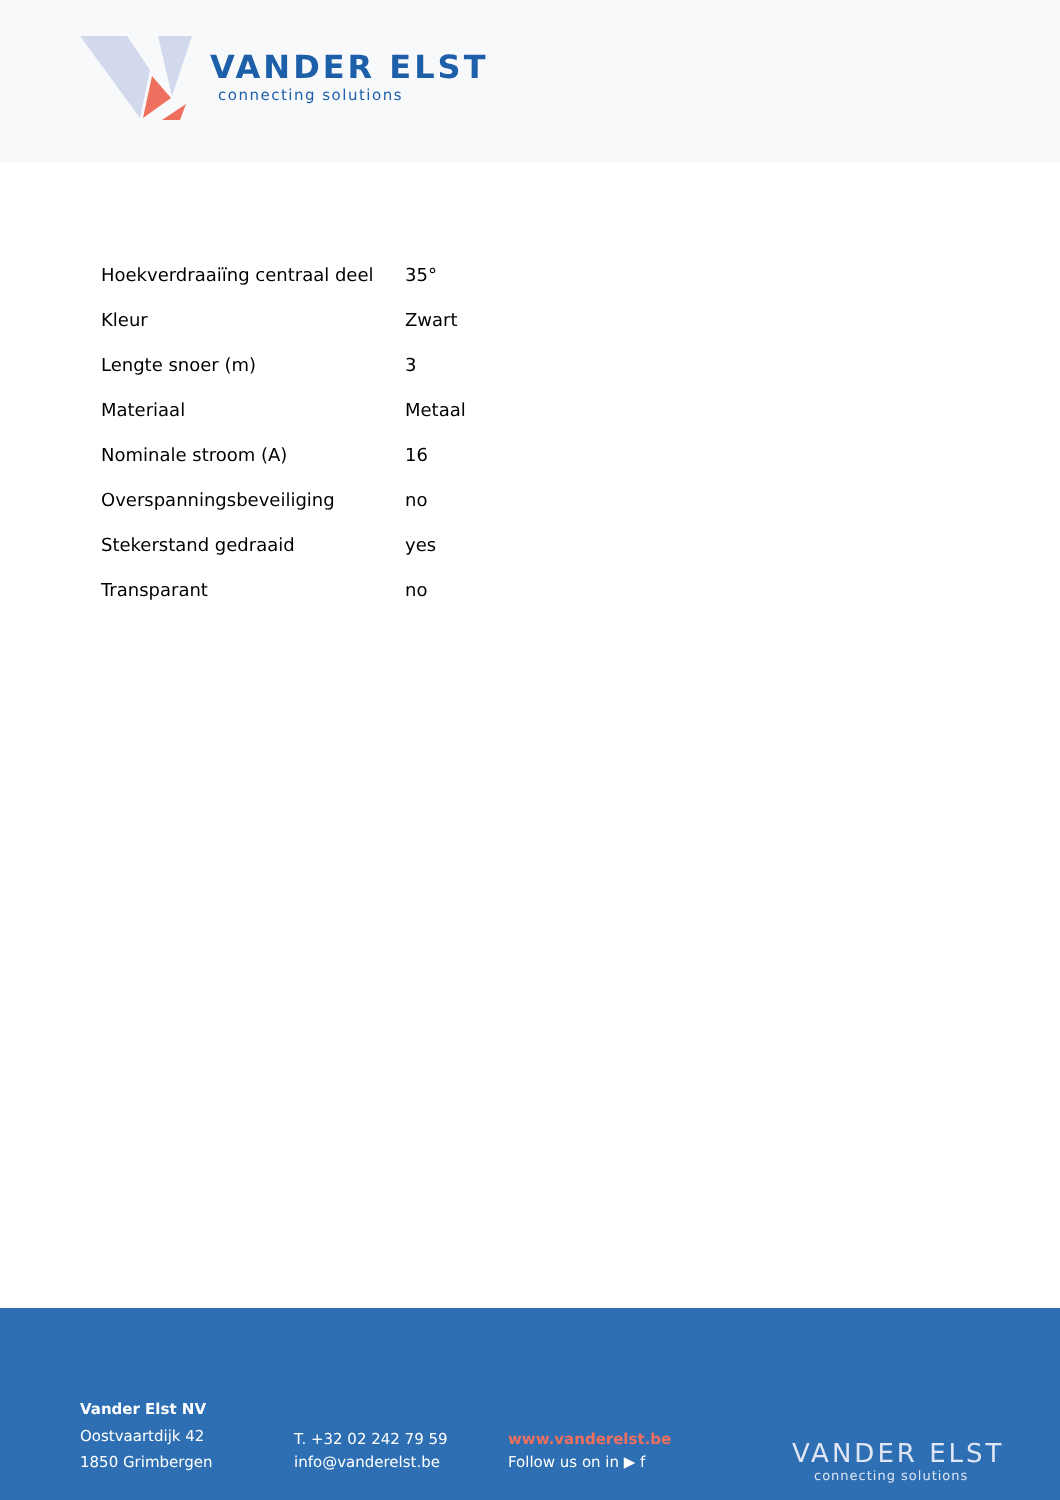VANDER ELST
connecting solutions
| Hoekverdraaiïng centraal deel | 35° |
| Kleur | Zwart |
| Lengte snoer (m) | 3 |
| Materiaal | Metaal |
| Nominale stroom (A) | 16 |
| Overspanningsbeveiliging | no |
| Stekerstand gedraaid | yes |
| Transparant | no |
Vander Elst NV
Oostvaartdijk 42
1850 Grimbergen
T. +32 02 242 79 59
info@vanderelst.be
www.vanderelst.be
Follow us on in ▶ f
VANDER ELST
connecting solutions